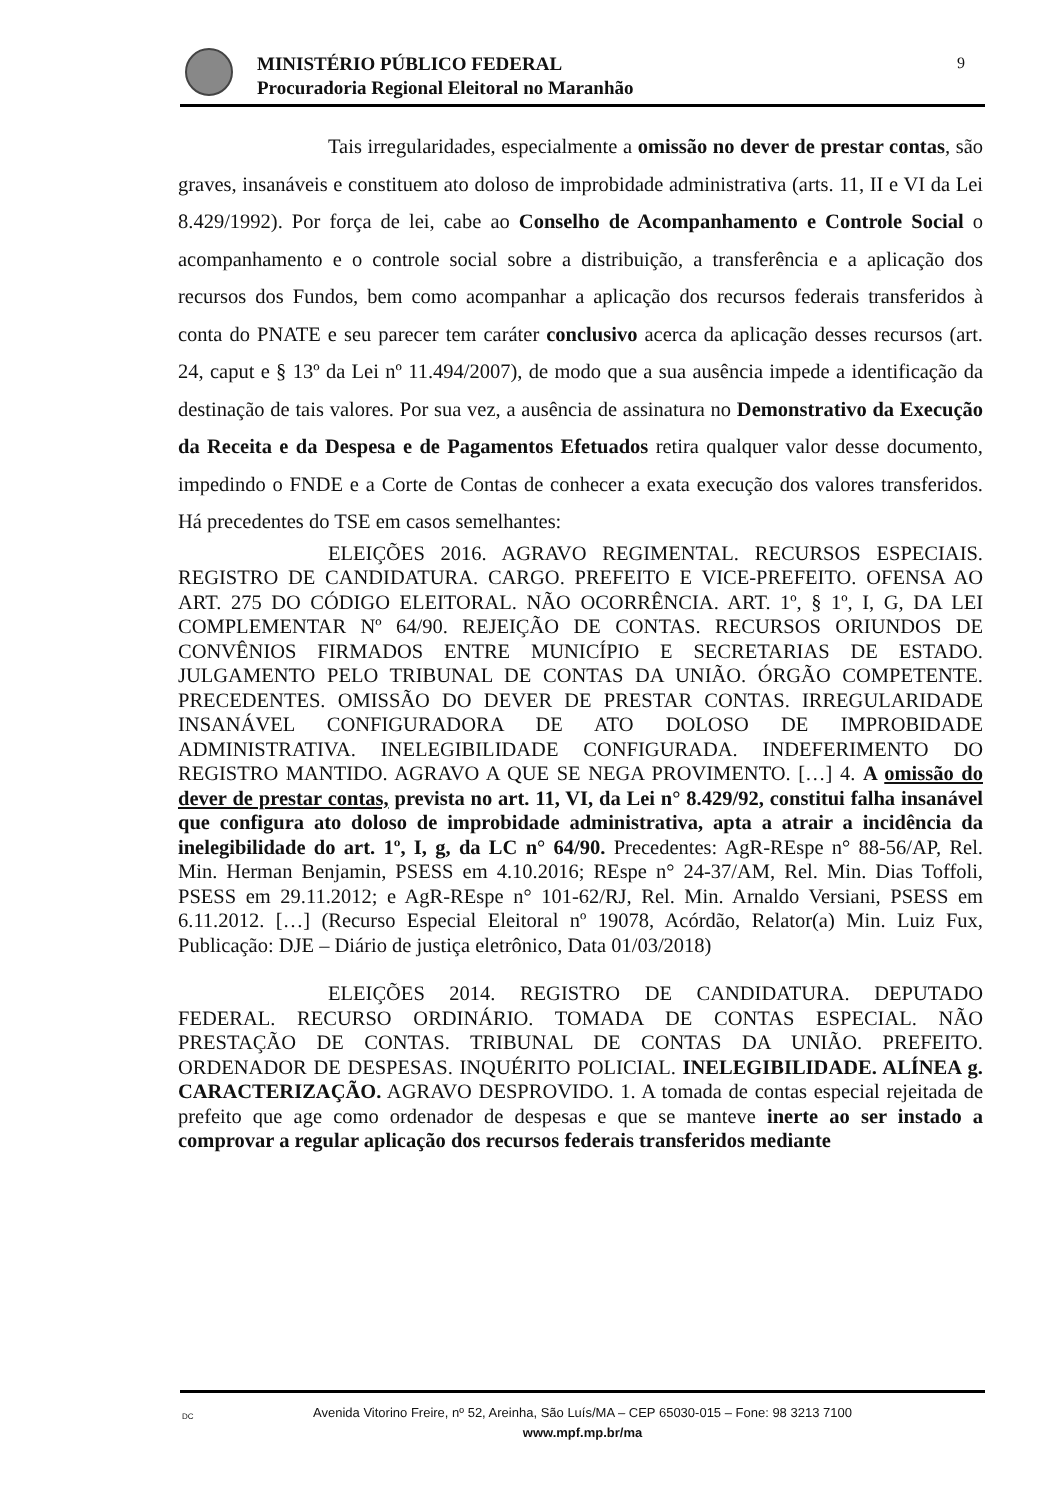MINISTÉRIO PÚBLICO FEDERAL
Procuradoria Regional Eleitoral no Maranhão
9
Tais irregularidades, especialmente a omissão no dever de prestar contas, são graves, insanáveis e constituem ato doloso de improbidade administrativa (arts. 11, II e VI da Lei 8.429/1992). Por força de lei, cabe ao Conselho de Acompanhamento e Controle Social o acompanhamento e o controle social sobre a distribuição, a transferência e a aplicação dos recursos dos Fundos, bem como acompanhar a aplicação dos recursos federais transferidos à conta do PNATE e seu parecer tem caráter conclusivo acerca da aplicação desses recursos (art. 24, caput e § 13º da Lei nº 11.494/2007), de modo que a sua ausência impede a identificação da destinação de tais valores. Por sua vez, a ausência de assinatura no Demonstrativo da Execução da Receita e da Despesa e de Pagamentos Efetuados retira qualquer valor desse documento, impedindo o FNDE e a Corte de Contas de conhecer a exata execução dos valores transferidos. Há precedentes do TSE em casos semelhantes:
ELEIÇÕES 2016. AGRAVO REGIMENTAL. RECURSOS ESPECIAIS. REGISTRO DE CANDIDATURA. CARGO. PREFEITO E VICE-PREFEITO. OFENSA AO ART. 275 DO CÓDIGO ELEITORAL. NÃO OCORRÊNCIA. ART. 1º, § 1º, I, G, DA LEI COMPLEMENTAR Nº 64/90. REJEIÇÃO DE CONTAS. RECURSOS ORIUNDOS DE CONVÊNIOS FIRMADOS ENTRE MUNICÍPIO E SECRETARIAS DE ESTADO. JULGAMENTO PELO TRIBUNAL DE CONTAS DA UNIÃO. ÓRGÃO COMPETENTE. PRECEDENTES. OMISSÃO DO DEVER DE PRESTAR CONTAS. IRREGULARIDADE INSANÁVEL CONFIGURADORA DE ATO DOLOSO DE IMPROBIDADE ADMINISTRATIVA. INELEGIBILIDADE CONFIGURADA. INDEFERIMENTO DO REGISTRO MANTIDO. AGRAVO A QUE SE NEGA PROVIMENTO. […] 4. A omissão do dever de prestar contas, prevista no art. 11, VI, da Lei n° 8.429/92, constitui falha insanável que configura ato doloso de improbidade administrativa, apta a atrair a incidência da inelegibilidade do art. 1º, I, g, da LC n° 64/90. Precedentes: AgR-REspe n° 88-56/AP, Rel. Min. Herman Benjamin, PSESS em 4.10.2016; REspe n° 24-37/AM, Rel. Min. Dias Toffoli, PSESS em 29.11.2012; e AgR-REspe n° 101-62/RJ, Rel. Min. Arnaldo Versiani, PSESS em 6.11.2012. […] (Recurso Especial Eleitoral nº 19078, Acórdão, Relator(a) Min. Luiz Fux, Publicação: DJE – Diário de justiça eletrônico, Data 01/03/2018)
ELEIÇÕES 2014. REGISTRO DE CANDIDATURA. DEPUTADO FEDERAL. RECURSO ORDINÁRIO. TOMADA DE CONTAS ESPECIAL. NÃO PRESTAÇÃO DE CONTAS. TRIBUNAL DE CONTAS DA UNIÃO. PREFEITO. ORDENADOR DE DESPESAS. INQUÉRITO POLICIAL. INELEGIBILIDADE. ALÍNEA g. CARACTERIZAÇÃO. AGRAVO DESPROVIDO. 1. A tomada de contas especial rejeitada de prefeito que age como ordenador de despesas e que se manteve inerte ao ser instado a comprovar a regular aplicação dos recursos federais transferidos mediante
DC Avenida Vitorino Freire, nº 52, Areinha, São Luís/MA – CEP 65030-015 – Fone: 98 3213 7100
www.mpf.mp.br/ma